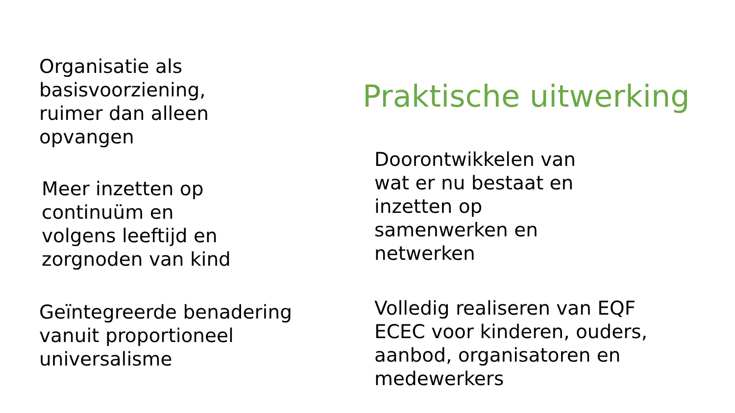Organisatie als
basisvoorziening,
ruimer dan alleen
opvangen
Meer inzetten op
continuüm en
volgens leeftijd en
zorgnoden van kind
Geïntegreerde benadering
vanuit proportioneel
universalisme
Praktische uitwerking
Doorontwikkelen van
wat er nu bestaat en
inzetten op
samenwerken en
netwerken
Volledig realiseren van EQF
ECEC voor kinderen, ouders,
aanbod, organisatoren en
medewerkers